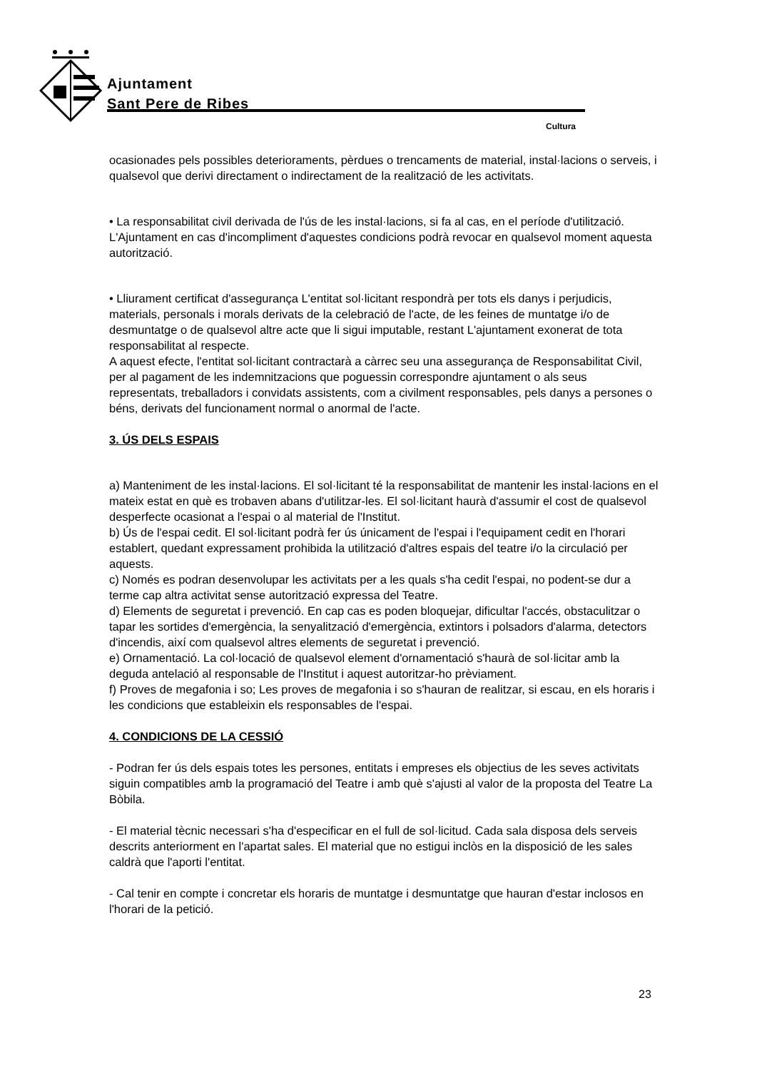Ajuntament
Sant Pere de Ribes
Cultura
ocasionades pels possibles deterioraments, pèrdues o trencaments de material, instal·lacions o serveis, i qualsevol que derivi directament o indirectament de la realització de les activitats.
• La responsabilitat civil derivada de l'ús de les instal·lacions, si fa al cas, en el període d'utilització. L'Ajuntament en cas d'incompliment d'aquestes condicions podrà revocar en qualsevol moment aquesta autorització.
• Lliurament certificat d'assegurança L'entitat sol·licitant respondrà per tots els danys i perjudicis, materials, personals i morals derivats de la celebració de l'acte, de les feines de muntatge i/o de desmuntatge o de qualsevol altre acte que li sigui imputable, restant L'ajuntament exonerat de tota responsabilitat al respecte.
A aquest efecte, l'entitat sol·licitant contractarà a càrrec seu una assegurança de Responsabilitat Civil, per al pagament de les indemnitzacions que poguessin correspondre ajuntament o als seus representats, treballadors i convidats assistents, com a civilment responsables, pels danys a persones o béns, derivats del funcionament normal o anormal de l'acte.
3. ÚS DELS ESPAIS
a) Manteniment de les instal·lacions. El sol·licitant té la responsabilitat de mantenir les instal·lacions en el mateix estat en què es trobaven abans d'utilitzar-les. El sol·licitant haurà d'assumir el cost de qualsevol desperfecte ocasionat a l'espai o al material de l'Institut.
b) Ús de l'espai cedit. El sol·licitant podrà fer ús únicament de l'espai i l'equipament cedit en l'horari establert, quedant expressament prohibida la utilització d'altres espais del teatre i/o la circulació per aquests.
c) Només es podran desenvolupar les activitats per a les quals s'ha cedit l'espai, no podent-se dur a terme cap altra activitat sense autorització expressa del Teatre.
d) Elements de seguretat i prevenció. En cap cas es poden bloquejar, dificultar l'accés, obstaculitzar o tapar les sortides d'emergència, la senyalització d'emergència, extintors i polsadors d'alarma, detectors d'incendis, així com qualsevol altres elements de seguretat i prevenció.
e) Ornamentació. La col·locació de qualsevol element d'ornamentació s'haurà de sol·licitar amb la deguda antelació al responsable de l'Institut i aquest autoritzar-ho prèviament.
f) Proves de megafonia i so; Les proves de megafonia i so s'hauran de realitzar, si escau, en els horaris i les condicions que estableixin els responsables de l'espai.
4. CONDICIONS DE LA CESSIÓ
- Podran fer ús dels espais totes les persones, entitats i empreses els objectius de les seves activitats siguin compatibles amb la programació del Teatre i amb què s'ajusti al valor de la proposta del Teatre La Bòbila.
- El material tècnic necessari s'ha d'especificar en el full de sol·licitud. Cada sala disposa dels serveis descrits anteriorment en l'apartat sales. El material que no estigui inclòs en la disposició de les sales caldrà que l'aporti l'entitat.
- Cal tenir en compte i concretar els horaris de muntatge i desmuntatge que hauran d'estar inclosos en l'horari de la petició.
23